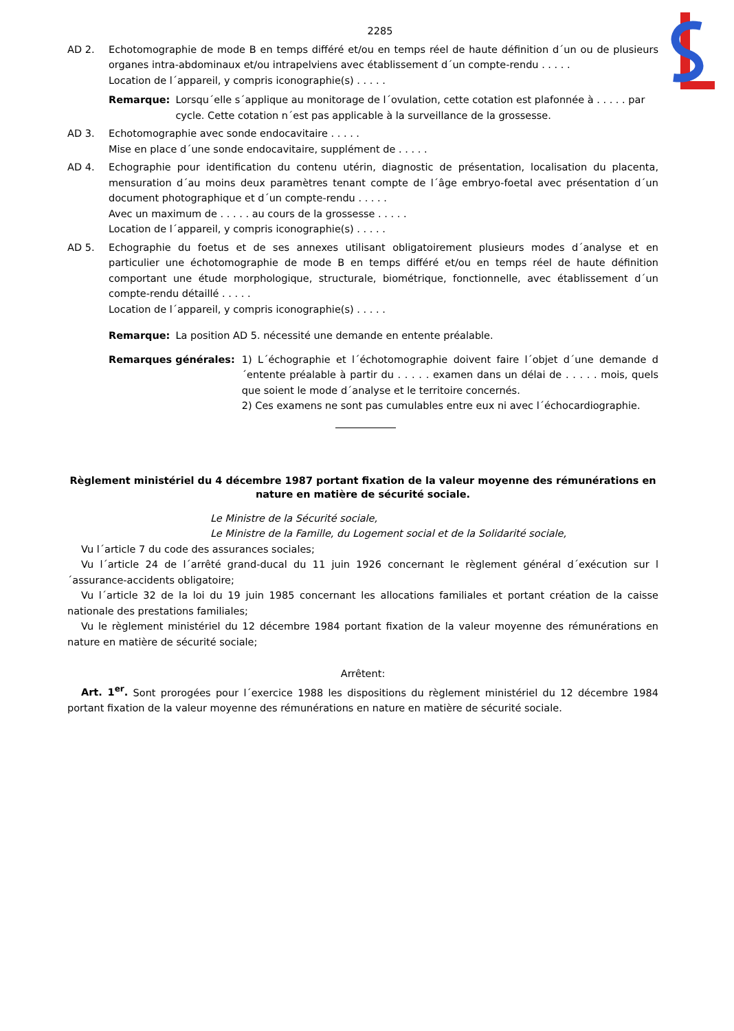2285
AD 2. Echotomographie de mode B en temps différé et/ou en temps réel de haute définition d´un ou de plusieurs organes intra-abdominaux et/ou intrapelviens avec établissement d´un compte-rendu . . . . .
Location de l´appareil, y compris iconographie(s) . . . . .
Remarque: Lorsqu´elle s´applique au monitorage de l´ovulation, cette cotation est plafonnée à . . . . . par cycle. Cette cotation n´est pas applicable à la surveillance de la grossesse.
AD 3. Echotomographie avec sonde endocavitaire . . . . .
Mise en place d´une sonde endocavitaire, supplément de . . . . .
AD 4. Echographie pour identification du contenu utérin, diagnostic de présentation, localisation du placenta, mensuration d´au moins deux paramètres tenant compte de l´âge embryo-foetal avec présentation d´un document photographique et d´un compte-rendu . . . . .
Avec un maximum de . . . . . au cours de la grossesse . . . . .
Location de l´appareil, y compris iconographie(s) . . . . .
AD 5. Echographie du foetus et de ses annexes utilisant obligatoirement plusieurs modes d´analyse et en particulier une échotomographie de mode B en temps différé et/ou en temps réel de haute définition comportant une étude morphologique, structurale, biométrique, fonctionnelle, avec établissement d´un compte-rendu détaillé . . . . .
Location de l´appareil, y compris iconographie(s) . . . . .
Remarque: La position AD 5. nécessité une demande en entente préalable.
Remarques générales: 1) L´échographie et l´échotomographie doivent faire l´objet d´une demande d´entente préalable à partir du . . . . . examen dans un délai de . . . . . mois, quels que soient le mode d´analyse et le territoire concernés.
2) Ces examens ne sont pas cumulables entre eux ni avec l´échocardiographie.
Règlement ministériel du 4 décembre 1987 portant fixation de la valeur moyenne des rémunérations en nature en matière de sécurité sociale.
Le Ministre de la Sécurité sociale,
Le Ministre de la Famille, du Logement social et de la Solidarité sociale,
Vu l´article 7 du code des assurances sociales;
Vu l´article 24 de l´arrêté grand-ducal du 11 juin 1926 concernant le règlement général d´exécution sur l´assurance-accidents obligatoire;
Vu l´article 32 de la loi du 19 juin 1985 concernant les allocations familiales et portant création de la caisse nationale des prestations familiales;
Vu le règlement ministériel du 12 décembre 1984 portant fixation de la valeur moyenne des rémunérations en nature en matière de sécurité sociale;
Arrêtent:
Art. 1<sup>er</sup>. Sont prorogées pour l´exercice 1988 les dispositions du règlement ministériel du 12 décembre 1984 portant fixation de la valeur moyenne des rémunérations en nature en matière de sécurité sociale.